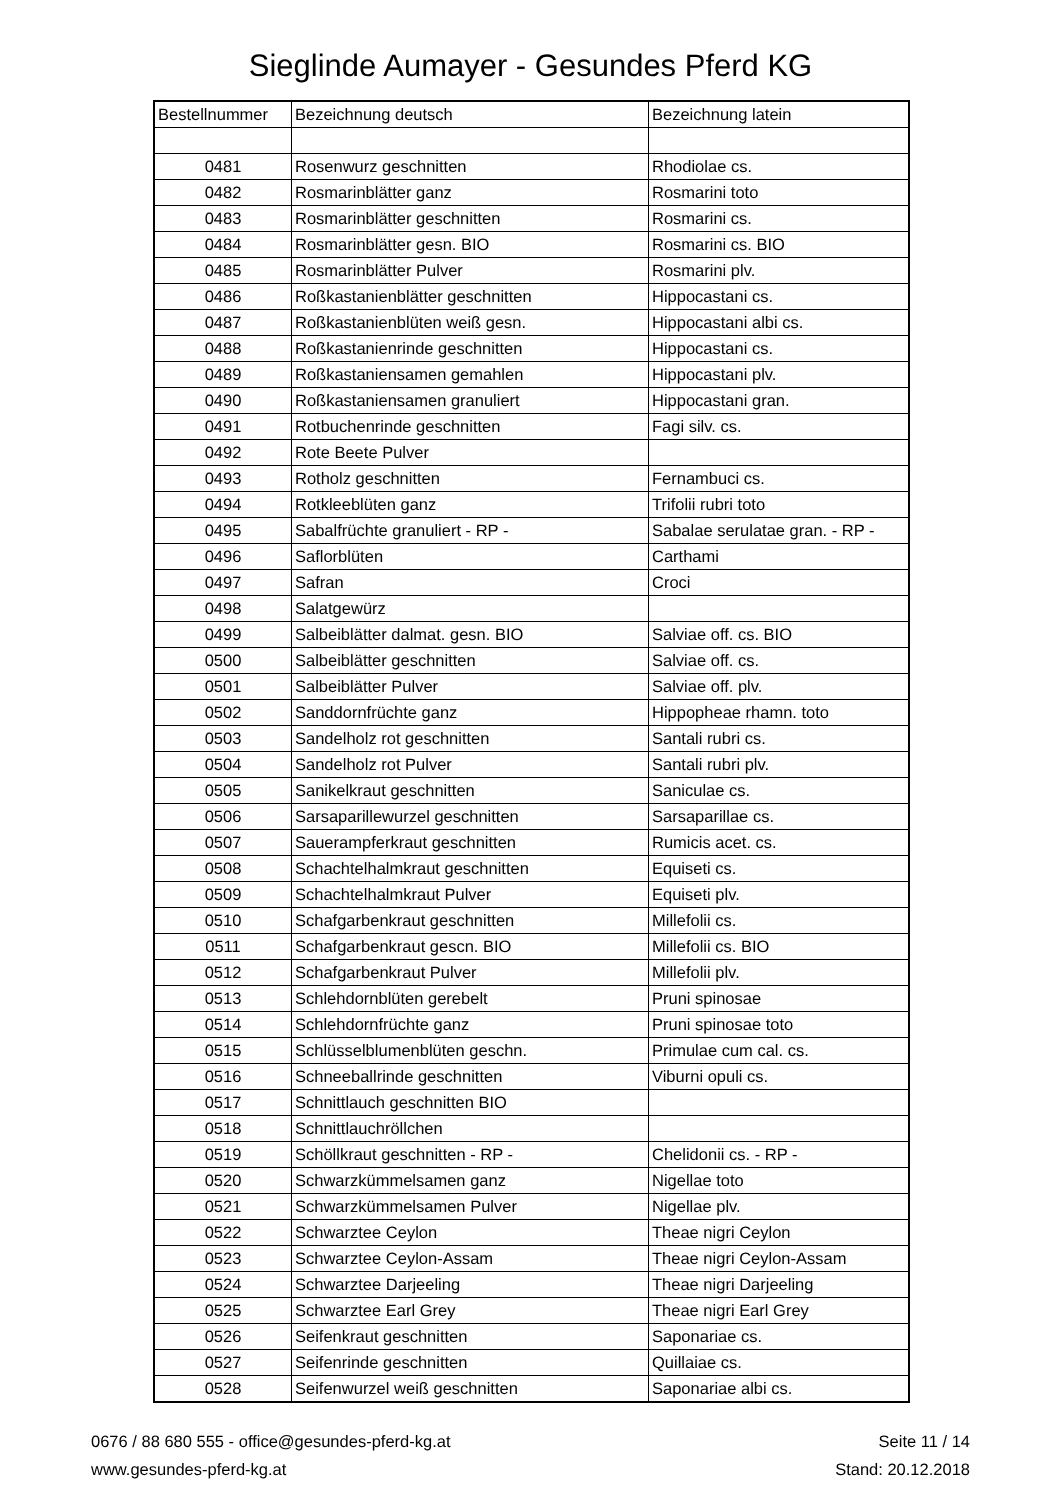Sieglinde Aumayer - Gesundes Pferd KG
| Bestellnummer | Bezeichnung deutsch | Bezeichnung latein |
| --- | --- | --- |
| 0481 | Rosenwurz geschnitten | Rhodiolae cs. |
| 0482 | Rosmarinblätter ganz | Rosmarini toto |
| 0483 | Rosmarinblätter geschnitten | Rosmarini cs. |
| 0484 | Rosmarinblätter gesn. BIO | Rosmarini cs. BIO |
| 0485 | Rosmarinblätter Pulver | Rosmarini plv. |
| 0486 | Roßkastanienblätter geschnitten | Hippocastani cs. |
| 0487 | Roßkastanienblüten weiß gesn. | Hippocastani albi cs. |
| 0488 | Roßkastanienrinde geschnitten | Hippocastani cs. |
| 0489 | Roßkastaniensamen gemahlen | Hippocastani plv. |
| 0490 | Roßkastaniensamen granuliert | Hippocastani gran. |
| 0491 | Rotbuchenrinde geschnitten | Fagi silv. cs. |
| 0492 | Rote Beete Pulver | |
| 0493 | Rotholz geschnitten | Fernambuci cs. |
| 0494 | Rotkleeblüten ganz | Trifolii rubri toto |
| 0495 | Sabalfrüchte granuliert - RP - | Sabalae serulatae gran. - RP - |
| 0496 | Saflorblüten | Carthami |
| 0497 | Safran | Croci |
| 0498 | Salatgewürz | |
| 0499 | Salbeiblätter dalmat. gesn. BIO | Salviae off. cs. BIO |
| 0500 | Salbeiblätter geschnitten | Salviae off. cs. |
| 0501 | Salbeiblätter Pulver | Salviae off. plv. |
| 0502 | Sanddornfrüchte ganz | Hippopheae rhamn. toto |
| 0503 | Sandelholz rot geschnitten | Santali rubri cs. |
| 0504 | Sandelholz rot Pulver | Santali rubri plv. |
| 0505 | Sanikelkraut geschnitten | Saniculae cs. |
| 0506 | Sarsaparillewurzel geschnitten | Sarsaparillae cs. |
| 0507 | Sauerampferkraut geschnitten | Rumicis acet. cs. |
| 0508 | Schachtelhalmkraut geschnitten | Equiseti cs. |
| 0509 | Schachtelhalmkraut Pulver | Equiseti plv. |
| 0510 | Schafgarbenkraut geschnitten | Millefolii cs. |
| 0511 | Schafgarbenkraut gescn. BIO | Millefolii cs. BIO |
| 0512 | Schafgarbenkraut Pulver | Millefolii plv. |
| 0513 | Schlehdornblüten gerebelt | Pruni spinosae |
| 0514 | Schlehdornfrüchte ganz | Pruni spinosae toto |
| 0515 | Schlüsselblumenblüten geschn. | Primulae cum cal. cs. |
| 0516 | Schneeballrinde geschnitten | Viburni opuli cs. |
| 0517 | Schnittlauch geschnitten BIO | |
| 0518 | Schnittlauchröllchen | |
| 0519 | Schöllkraut geschnitten - RP - | Chelidonii cs. - RP - |
| 0520 | Schwarzkümmelsamen ganz | Nigellae toto |
| 0521 | Schwarzkümmelsamen Pulver | Nigellae plv. |
| 0522 | Schwarztee Ceylon | Theae nigri Ceylon |
| 0523 | Schwarztee Ceylon-Assam | Theae nigri Ceylon-Assam |
| 0524 | Schwarztee Darjeeling | Theae nigri Darjeeling |
| 0525 | Schwarztee Earl Grey | Theae nigri Earl Grey |
| 0526 | Seifenkraut geschnitten | Saponariae cs. |
| 0527 | Seifenrinde geschnitten | Quillaiae cs. |
| 0528 | Seifenwurzel weiß geschnitten | Saponariae albi cs. |
0676 / 88 680 555 - office@gesundes-pferd-kg.at
www.gesundes-pferd-kg.at
Seite 11 / 14
Stand: 20.12.2018